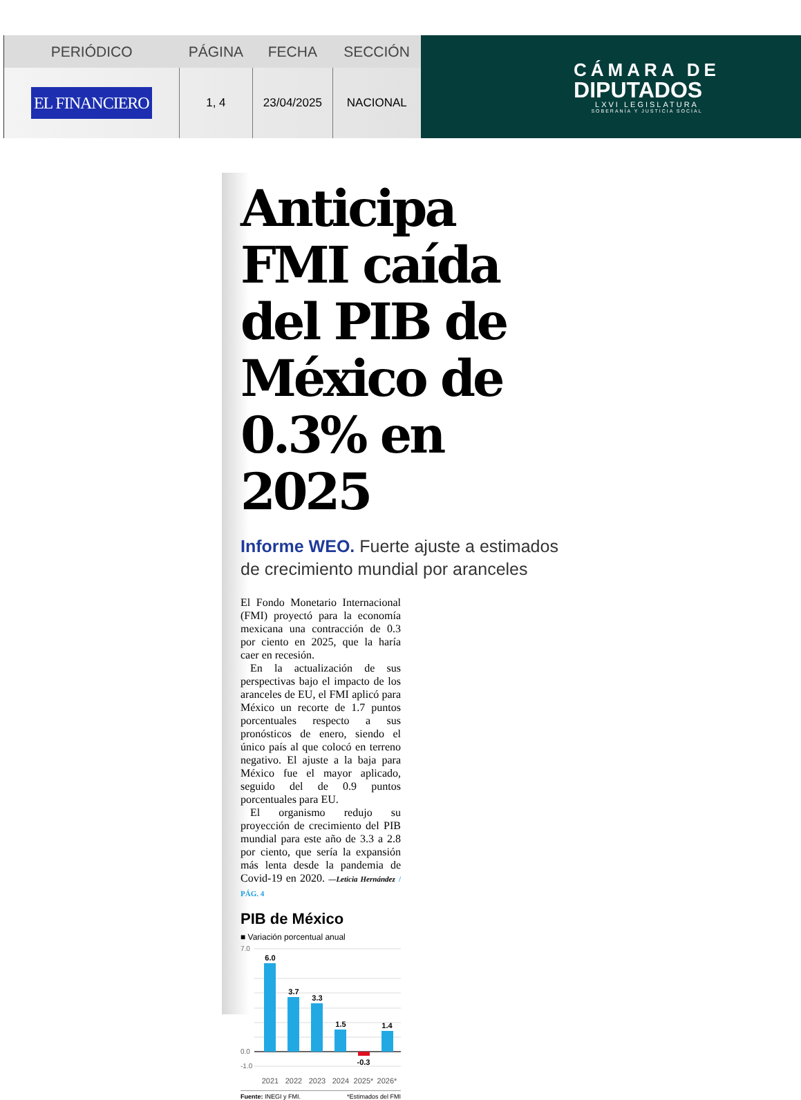| PERIÓDICO | PÁGINA | FECHA | SECCIÓN |
| --- | --- | --- | --- |
| EL FINANCIERO | 1, 4 | 23/04/2025 | NACIONAL |
CÁMARA DE
DIPUTADOS
LXVI LEGISLATURA
SOBERANÍA Y JUSTICIA SOCIAL
Anticipa FMI caída del PIB de México de 0.3% en 2025
Informe WEO. Fuerte ajuste a estimados de crecimiento mundial por aranceles
El Fondo Monetario Internacional (FMI) proyectó para la economía mexicana una contracción de 0.3 por ciento en 2025, que la haría caer en recesión.
En la actualización de sus perspectivas bajo el impacto de los aranceles de EU, el FMI aplicó para México un recorte de 1.7 puntos porcentuales respecto a sus pronósticos de enero, siendo el único país al que colocó en terreno negativo. El ajuste a la baja para México fue el mayor aplicado, seguido del de 0.9 puntos porcentuales para EU.
El organismo redujo su proyección de crecimiento del PIB mundial para este año de 3.3 a 2.8 por ciento, que sería la expansión más lenta desde la pandemia de Covid-19 en 2020. —Leticia Hernández / PÁG. 4
PIB de México
■ Variación porcentual anual
7.0
0.0
-1.0
6.0
3.7
3.3
1.5
-0.3
1.4
2021
2022
2023
2024
2025*
2026*
Fuente: INEGI y FMI. *Estimados del FMI